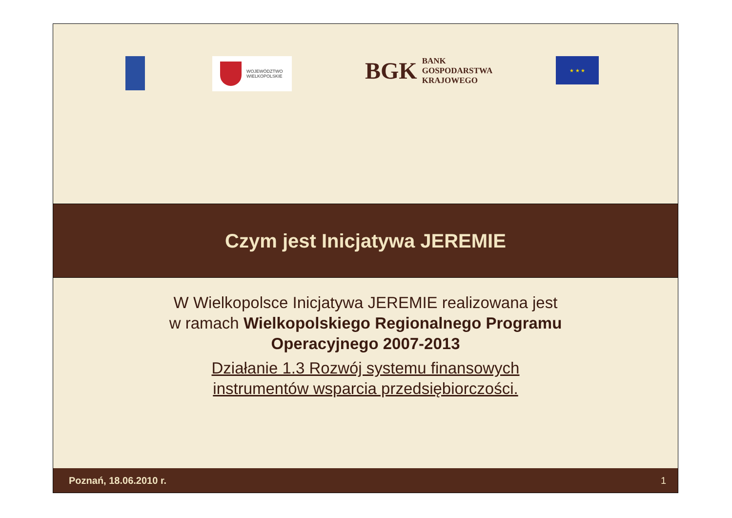WOJEWÓDZTWO
WIELKOPOLSKIE
BGK BANK
GOSPODARSTWA
KRAJOWEGO
★ ★ ★
Czym jest Inicjatywa JEREMIE
W Wielkopolsce Inicjatywa JEREMIE realizowana jest
w ramach Wielkopolskiego Regionalnego Programu
Operacyjnego 2007-2013
Działanie 1.3 Rozwój systemu finansowych
instrumentów wsparcia przedsiębiorczości.
Poznań, 18.06.2010 r. 1